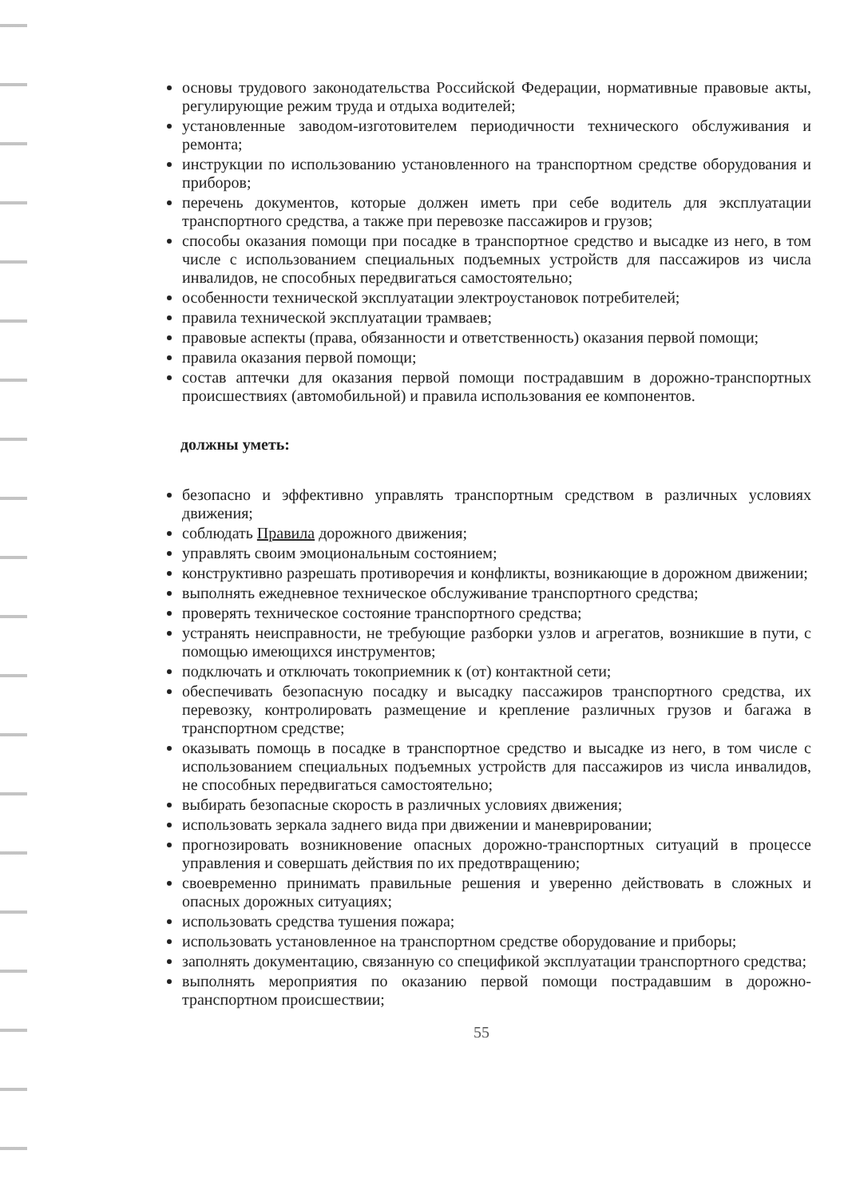основы трудового законодательства Российской Федерации, нормативные правовые акты, регулирующие режим труда и отдыха водителей;
установленные заводом-изготовителем периодичности технического обслуживания и ремонта;
инструкции по использованию установленного на транспортном средстве оборудования и приборов;
перечень документов, которые должен иметь при себе водитель для эксплуатации транспортного средства, а также при перевозке пассажиров и грузов;
способы оказания помощи при посадке в транспортное средство и высадке из него, в том числе с использованием специальных подъемных устройств для пассажиров из числа инвалидов, не способных передвигаться самостоятельно;
особенности технической эксплуатации электроустановок потребителей;
правила технической эксплуатации трамваев;
правовые аспекты (права, обязанности и ответственность) оказания первой помощи;
правила оказания первой помощи;
состав аптечки для оказания первой помощи пострадавшим в дорожно-транспортных происшествиях (автомобильной) и правила использования ее компонентов.
должны уметь:
безопасно и эффективно управлять транспортным средством в различных условиях движения;
соблюдать Правила дорожного движения;
управлять своим эмоциональным состоянием;
конструктивно разрешать противоречия и конфликты, возникающие в дорожном движении;
выполнять ежедневное техническое обслуживание транспортного средства;
проверять техническое состояние транспортного средства;
устранять неисправности, не требующие разборки узлов и агрегатов, возникшие в пути, с помощью имеющихся инструментов;
подключать и отключать токоприемник к (от) контактной сети;
обеспечивать безопасную посадку и высадку пассажиров транспортного средства, их перевозку, контролировать размещение и крепление различных грузов и багажа в транспортном средстве;
оказывать помощь в посадке в транспортное средство и высадке из него, в том числе с использованием специальных подъемных устройств для пассажиров из числа инвалидов, не способных передвигаться самостоятельно;
выбирать безопасные скорость в различных условиях движения;
использовать зеркала заднего вида при движении и маневрировании;
прогнозировать возникновение опасных дорожно-транспортных ситуаций в процессе управления и совершать действия по их предотвращению;
своевременно принимать правильные решения и уверенно действовать в сложных и опасных дорожных ситуациях;
использовать средства тушения пожара;
использовать установленное на транспортном средстве оборудование и приборы;
заполнять документацию, связанную со спецификой эксплуатации транспортного средства;
выполнять мероприятия по оказанию первой помощи пострадавшим в дорожно-транспортном происшествии;
55